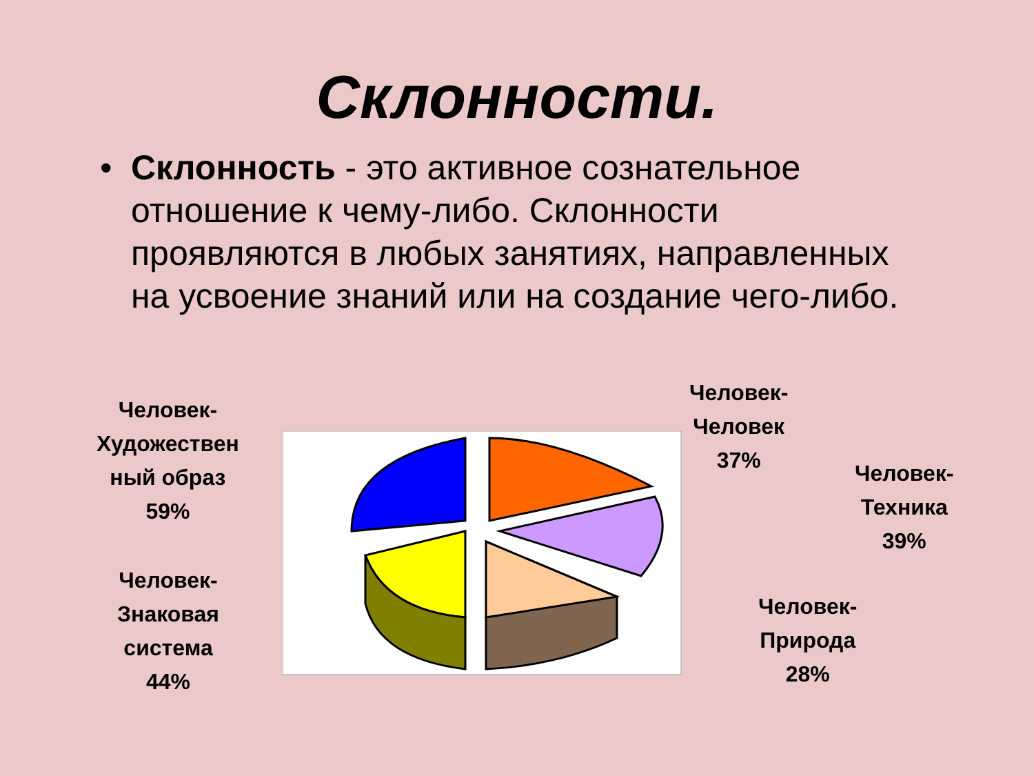Склонности.
• Склонность - это активное сознательное отношение к чему-либо. Склонности проявляются в любых занятиях, направленных на усвоение знаний или на создание чего-либо.
Человек-
Художествен
ный образ
59%
Человек-
Человек
37%
Человек-
Техника
39%
Человек-
Знаковая
система
44%
Человек-
Природа
28%